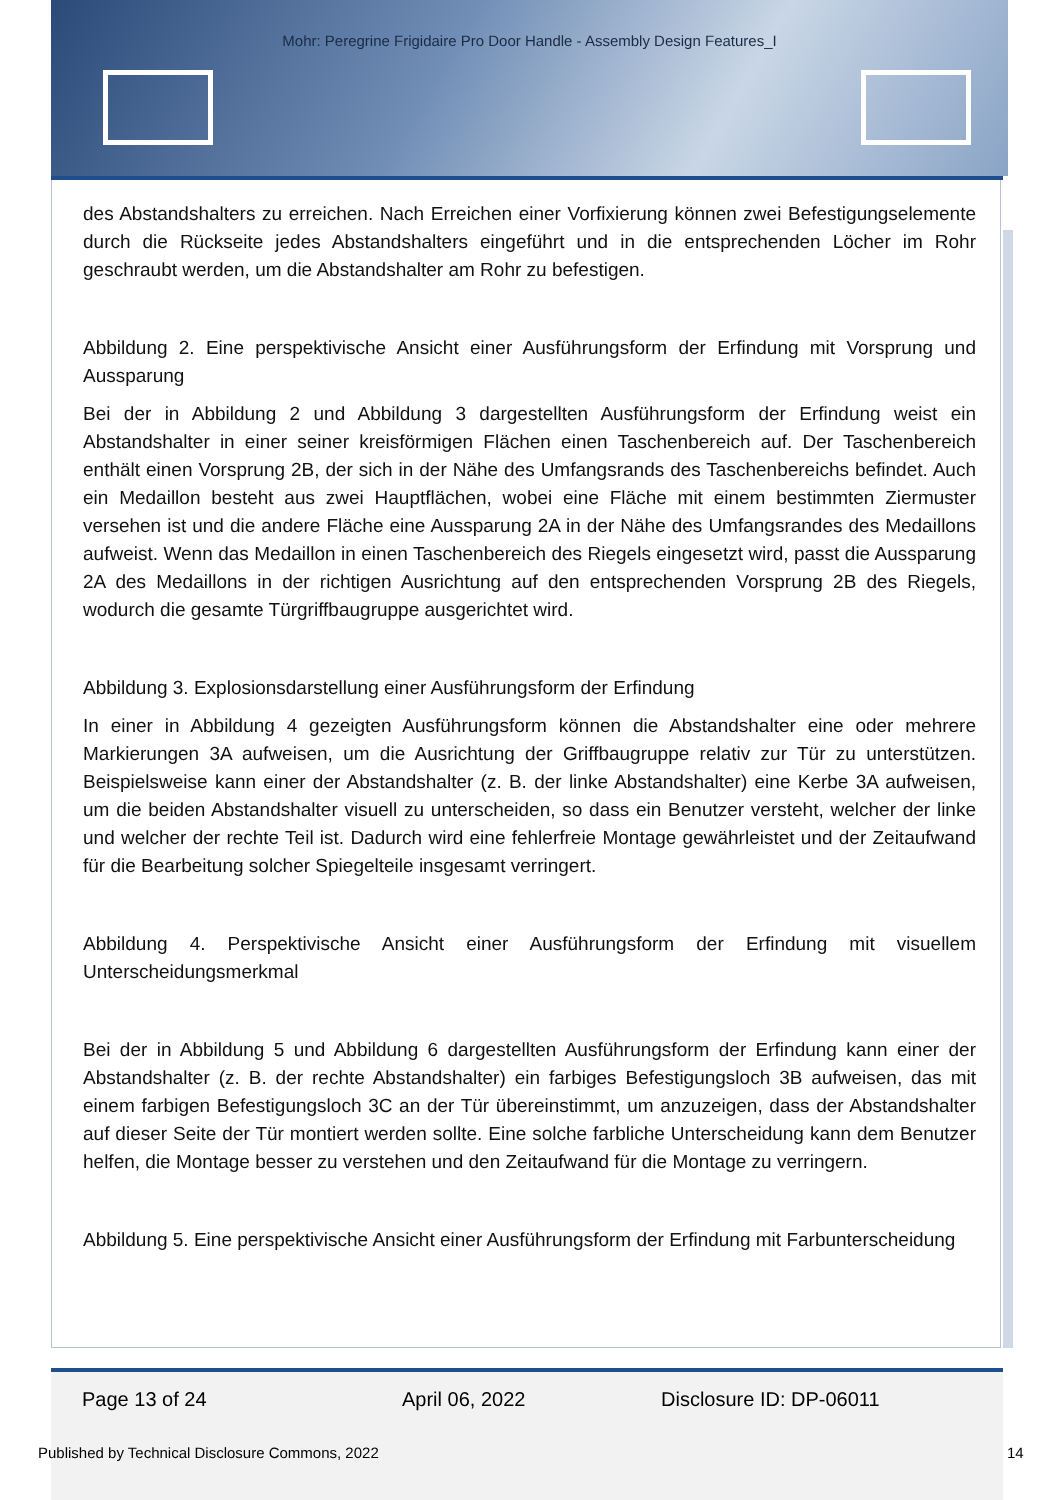Mohr: Peregrine Frigidaire Pro Door Handle - Assembly Design Features_I
des Abstandshalters zu erreichen. Nach Erreichen einer Vorfixierung können zwei Befestigungselemente durch die Rückseite jedes Abstandshalters eingeführt und in die entsprechenden Löcher im Rohr geschraubt werden, um die Abstandshalter am Rohr zu befestigen.
Abbildung 2. Eine perspektivische Ansicht einer Ausführungsform der Erfindung mit Vorsprung und Aussparung
Bei der in Abbildung 2 und Abbildung 3 dargestellten Ausführungsform der Erfindung weist ein Abstandshalter in einer seiner kreisförmigen Flächen einen Taschenbereich auf. Der Taschenbereich enthält einen Vorsprung 2B, der sich in der Nähe des Umfangsrands des Taschenbereichs befindet. Auch ein Medaillon besteht aus zwei Hauptflächen, wobei eine Fläche mit einem bestimmten Ziermuster versehen ist und die andere Fläche eine Aussparung 2A in der Nähe des Umfangsrandes des Medaillons aufweist. Wenn das Medaillon in einen Taschenbereich des Riegels eingesetzt wird, passt die Aussparung 2A des Medaillons in der richtigen Ausrichtung auf den entsprechenden Vorsprung 2B des Riegels, wodurch die gesamte Türgriffbaugruppe ausgerichtet wird.
Abbildung 3. Explosionsdarstellung einer Ausführungsform der Erfindung
In einer in Abbildung 4 gezeigten Ausführungsform können die Abstandshalter eine oder mehrere Markierungen 3A aufweisen, um die Ausrichtung der Griffbaugruppe relativ zur Tür zu unterstützen. Beispielsweise kann einer der Abstandshalter (z. B. der linke Abstandshalter) eine Kerbe 3A aufweisen, um die beiden Abstandshalter visuell zu unterscheiden, so dass ein Benutzer versteht, welcher der linke und welcher der rechte Teil ist. Dadurch wird eine fehlerfreie Montage gewährleistet und der Zeitaufwand für die Bearbeitung solcher Spiegelteile insgesamt verringert.
Abbildung 4. Perspektivische Ansicht einer Ausführungsform der Erfindung mit visuellem Unterscheidungsmerkmal
Bei der in Abbildung 5 und Abbildung 6 dargestellten Ausführungsform der Erfindung kann einer der Abstandshalter (z. B. der rechte Abstandshalter) ein farbiges Befestigungsloch 3B aufweisen, das mit einem farbigen Befestigungsloch 3C an der Tür übereinstimmt, um anzuzeigen, dass der Abstandshalter auf dieser Seite der Tür montiert werden sollte. Eine solche farbliche Unterscheidung kann dem Benutzer helfen, die Montage besser zu verstehen und den Zeitaufwand für die Montage zu verringern.
Abbildung 5. Eine perspektivische Ansicht einer Ausführungsform der Erfindung mit Farbunterscheidung
Page 13 of 24 April 06, 2022 Disclosure ID: DP-06011
Published by Technical Disclosure Commons, 2022
14